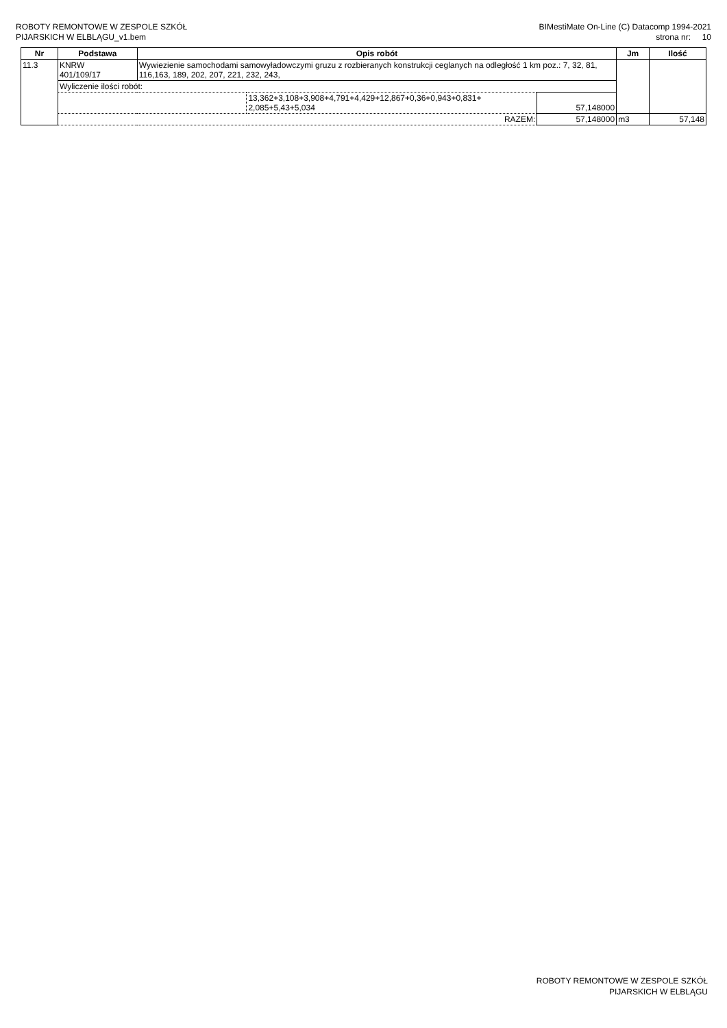ROBOTY REMONTOWE W ZESPOLE SZKÓŁ
PIJARSKICH W ELBLĄGU_v1.bem
BIMestiMate On-Line (C) Datacomp 1994-2021
strona nr: 10
| Nr | Podstawa | Opis robót | | | Jm | Ilość |
| --- | --- | --- | --- | --- | --- | --- |
| 11.3 | KNRW 401/109/17 | Wywiezienie samochodami samowyładowczymi gruzu z rozbieranych konstrukcji ceglanych na odległość 1 km poz.: 7, 32, 81, 116,163, 189, 202, 207, 221, 232, 243, | | | | |
| | Wyliczenie ilości robót: | | | | | |
| | | | 13,362+3,108+3,908+4,791+4,429+12,867+0,36+0,943+0,831+ 2,085+5,43+5,034 | 57,148000 | | |
| | RAZEM: | | | 57,148000 | m3 | 57,148 |
ROBOTY REMONTOWE W ZESPOLE SZKÓŁ
PIJARSKICH W ELBLĄGU